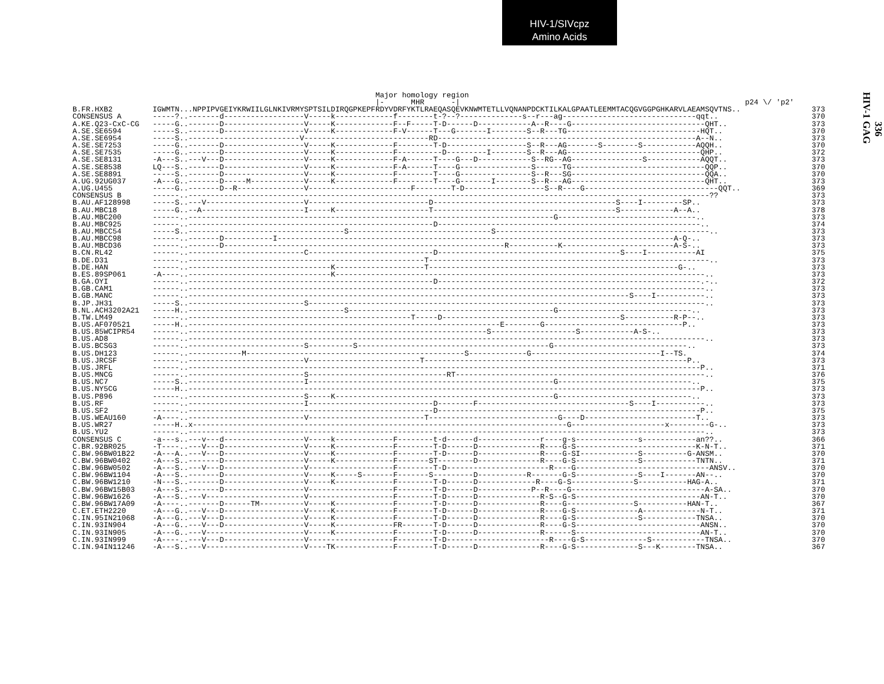HIV-1/SIVcpz
Amino Acids
| | Major homology region | |
| | /- MHR -/ p24 \/ 'p2' | |
| B.FR.HXB2 | IGWMTN...NPPIPVGEIYKRWIILGLNKIVRMYSPTSILDIRQGPKEPFRDYVDRFYKTLRAEQASQEVKNWMTETLLVQNANPDCKTILKALGPAATLEEMMTACQGVGGPGHKARVLAEAMSQVTNS.. | 373 |
| CONSENSUS A | -----?..-------d------------------V-----k-------------f--------t-?--?--------------s--r---ag------------------------------qqt.. | 370 |
| A.KE.Q23-CxC-CG | -----G..-------D------------------V-----K-------------F--F-----T-D------D------------A--R----G------------------------------QHT.. | 373 |
| A.SE.SE6594 | -----S..-------D------------------V-----K-------------F-V------T---G-------I--------S--R---TG------------------------------HQT.. | 370 |
| A.SE.SE6954 | -----S..-------------------------V----------------------------RD----------------------------------------------------------A--N.. | 373 |
| A.SE.SE7253 | -----G..-------D------------------V-----K-------------F--------T-D------------------S--R---AG-------S--------S------------AQQH.. | 370 |
| A.SE.SE7535 | -----G..-------D------------------V-----K-------------F----------D---------I--------S--R---AG------------------------------QHP.. | 372 |
| A.SE.SE8131 | -A---S..---V---D------------------V-----K-------------F-A------T----G---D------------S--RG--AG----------------S------------AQQT.. | 373 |
| A.SE.SE8538 | LQ---S..-------D------------------V-----K-------------F-A------T----G----------------S------TG------------------------------QQP.. | 370 |
| A.SE.SE8891 | -----S..-------D------------------V-----K-------------F--------T----G----------------S--R---SG------------------------------QQA.. | 370 |
| A.UG.92UG037 | -A---G..-------D-----M------------V-----K-------------F--------T----G-------I--------S--R---AG------------------------------QHT.. | 373 |
| A.UG.U455 | -----G..-------D--R---------------V-----------------------F--------T-D------------------S--R----G------------------------------QQT.. | 369 |
| CONSENSUS B | ------..---------------------------------------------------------------------------------------------------------------------?? | 373 |
| B.AU.AF128998 | -----S..---V----------------------V---------------------------D-----------------------------------------S----I---------SP.. | 373 |
| B.AU.MBC18 | -----G..--A-----------------------I-----K---------------------T-----------------------------------------S------------A--A.. | 378 |
| B.AU.MBC200 | ------..----------------------------------------------------------------------------------G-------------------------------.. | 373 |
| B.AU.MBC925 | ------..-------------------------------------------------------D-----------------------------------------------------------.. | 374 |
| B.AU.MBCC54 | -----S..-----------------------------------S--------------------------------S------------------------------------------------.. | 373 |
| B.AU.MBCC98 | ------..-------D-----------I-----------------------------------------------------------------------------------------A-Q-.. | 373 |
| B.AU.MBCD36 | ------..-------D---------------------------------------------------------------R-----------K-------------------------A-S-.. | 373 |
| B.CN.RL42 | ------..--------------------------C----------------------------D-----------------------------------------S----I-----------AI | 375 |
| B.DE.D31 | ------..-----------------------------------------------------T---------------------------------------------------------------.. | 373 |
| B.DE.HAN | ------..--------------------------------K--------------------T--------------------------------------------------------G-.. | 373 |
| B.ES.89SP061 | -A----..--------------------------------K-----------------------------------------------------------------------------------.. | 373 |
| B.GA.OYI | ------..-------------------------------------------------------D-----------------------------------------------------------.-.. | 372 |
| B.GB.CAM1 | ------..--------------------------------------------------------------------------------------------------------------------.. | 373 |
| B.GB.MANC | ------..---------------------------------------------------------------------------------------------------S----I-----------.. | 373 |
| B.JP.JH31 | -----S..--------------------------S-----------------------------------------------------------------------------------------.. | 373 |
| B.NL.ACH3202A21 | -----H..-----------------------------------S----------------------------------------------G------------------------------.. | 373 |
| B.TW.LM49 | ------..--------------------------------------------------T-----D----------------------------------------S-----------R-P--.. | 373 |
| B.US.AF070521 | -----H..----------------------------------------------------------------------E--------G-------------------------------P.. | 373 |
| B.US.85WCIPR54 | ------..-------------------------------------------------------------------S-------------------S------------A-S-.. | 373 |
| B.US.AD8 | ------..--------------------------------------------------------------------------------------------------------------------.. | 373 |
| B.US.BCSG3 | ------..--------------------------S----------S-------------------------------------------G------------------------------.. | 373 |
| B.US.DH123 | ------..------------M-------------------------------------------------S-------------G-----------------------------I--TS. | 374 |
| B.US.JRCSF | ------..--------------------------V-------------------------T-----------------------------------------------------------P.. | 373 |
| B.US.JRFL | ------..-------------------------------------------------------------------------------------------------------------------P.. | 371 |
| B.US.MNCG | ------..--------------------------S-------------------------------RT--------------------------------------------------------.. | 376 |
| B.US.NC7 | -----S..--------------------------I-------------------------------------------------------G------------------------------.. | 375 |
| B.US.NY5CG | -----H..-------------------------------------------------------------------------------------------------------------------P.. | 373 |
| B.US.P896 | ------..--------------------------S-----K-------------------------------------------------G------------------------------.. | 373 |
| B.US.RF | ------..--------------------------I----------------------------D--------F----------------------------------S----I-----------.. | 373 |
| B.US.SF2 | ------..-------------------------------------------------------D-----------------------------------------------------------P.. | 375 |
| B.US.WEAU160 | -A----..--------------------------V--------------------------T-----------------------------G----D-------------------------T.. | 373 |
| B.US.WR27 | -----H..x------------------------------------------------------------------------------------G---------------------x---------G-.. | 373 |
| B.US.YU2 | ------..--------------------------------------------------------------------------------------------------------------------.. | 373 |
| CONSENSUS C | -a---s..---v---d------------------V-----k-------------F--------t-d------d--------------r----g-s--------------s------------an??.. | 366 |
| C.BR.92BR025 | -T----..---V---D------------------V-----K-------------F--------T-D------D--------------R----G-S---------------------------K-N-T.. | 371 |
| C.BW.96BW01B22 | -A---A..---V---D------------------V-----K-------------F--------T-D------D--------------R----G-SI-------------S----------G-ANSM.. | 370 |
| C.BW.96BW0402 | -A---S..-------D------------------V-----K-------------F-------ST--------D--------------R----G-S--------------S------------TNTN.. | 371 |
| C.BW.96BW0502 | -A---S..---V---D------------------V-------------------F--------T-D-----------------------R----G------------------------------ANSV.. | 370 |
| C.BW.96BW1104 | -A---S..-------D------------------V-----K-----S-------F-------S---------D-----------R-------G-S--------------S----I-------AN--.. | 370 |
| C.BW.96BW1210 | -N---S..-------D------------------V-----K-------------F--------T-D------D-------------R----G-S--------------S-----------HAG-A.. | 371 |
| C.BW.96BW15B03 | -A---S..-------D------------------V-------------------F--------T-D------D------------P--R----G------------------------------A-SA.. | 370 |
| C.BW.96BW1626 | -A---S..---V----------------------V-------------------F--------T-D------D--------------R-S--G-S----------------------------AN-T.. | 370 |
| C.BW.96BW17A09 | -A----..-------D------TM----------V-----K-------------F--------T-D------D--------------R----G---------------S-----------HAN-T.. | 367 |
| C.ET.ETH2220 | -A---G..---V---D------------------V-----K-------------F--------T-D------D--------------R----G-S--------------A-------------N-T.. | 371 |
| C.IN.95IN21068 | -A---G..---V---D------------------V-----K-------------F--------T-D------D--------------R----G-S--------------S------------TNSA.. | 370 |
| C.IN.93IN904 | -A---G..---V---D------------------V-----K-------------FR-------T-D------D--------------R----G-S----------------------------ANSN.. | 370 |
| C.IN.93IN905 | -A---G..---V----------------------V-----K-------------F--------T-D------D--------------R------S----------------------------AN-T.. | 370 |
| C.IN.93IN999 | -A----..---V---D------------------V-------------------F--------T-D-----------------------R----G-S--------------S------------TNSA.. | 370 |
| C.IN.94IN11246 | -A---S..---V----------------------V----TK-------------F--------T-D------D--------------R----G-S--------------S---K--------TNSA.. | 367 |
336
HIV-1 GAG